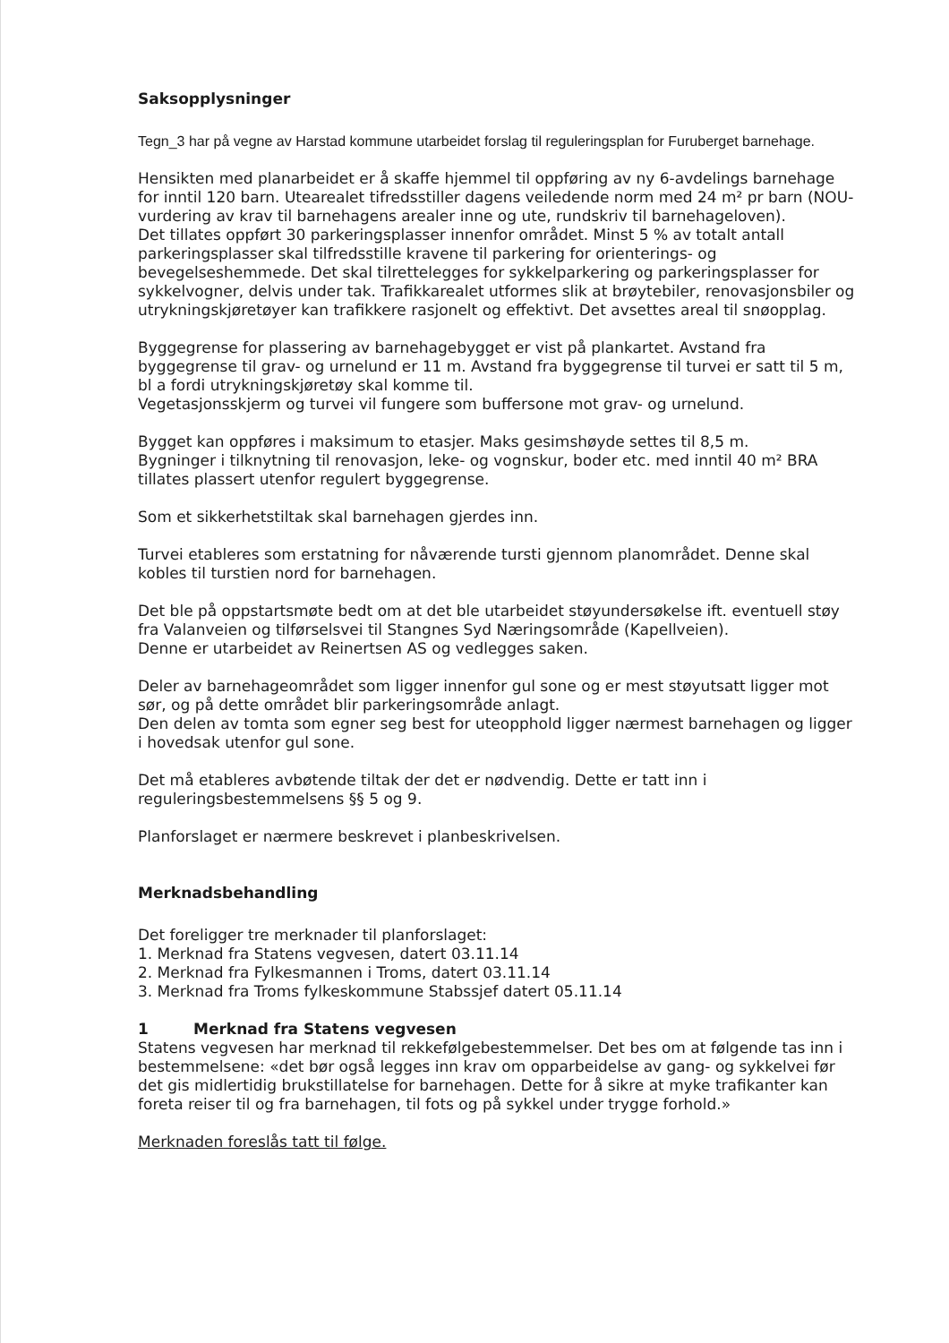Saksopplysninger
Tegn_3 har på vegne av Harstad kommune utarbeidet forslag til reguleringsplan for Furuberget barnehage.
Hensikten med planarbeidet er å skaffe hjemmel til oppføring av ny 6-avdelings barnehage for inntil 120 barn. Utearealet tifredsstiller dagens veiledende norm med 24 m² pr barn (NOU-vurdering av krav til barnehagens arealer inne og ute, rundskriv til barnehageloven).
Det tillates oppført 30 parkeringsplasser innenfor området. Minst 5 % av totalt antall parkeringsplasser skal tilfredsstille kravene til parkering for orienterings- og bevegelseshemmede. Det skal tilrettelegges for sykkelparkering og parkeringsplasser for sykkelvogner, delvis under tak. Trafikkarealet utformes slik at brøytebiler, renovasjonsbiler og utrykningskjøretøyer kan trafikkere rasjonelt og effektivt. Det avsettes areal til snøopplag.
Byggegrense for plassering av barnehagebygget er vist på plankartet. Avstand fra byggegrense til grav- og urnelund er 11 m. Avstand fra byggegrense til turvei er satt til 5 m, bl a fordi utrykningskjøretøy skal komme til.
Vegetasjonsskjerm og turvei vil fungere som buffersone mot grav- og urnelund.
Bygget kan oppføres i maksimum to etasjer. Maks gesimshøyde settes til 8,5 m.
Bygninger i tilknytning til renovasjon, leke- og vognskur, boder etc. med inntil 40 m² BRA tillates plassert utenfor regulert byggegrense.
Som et sikkerhetstiltak skal barnehagen gjerdes inn.
Turvei etableres som erstatning for nåværende tursti gjennom planområdet. Denne skal kobles til turstien nord for barnehagen.
Det ble på oppstartsmøte bedt om at det ble utarbeidet støyundersøkelse ift. eventuell støy fra Valanveien og tilførselsvei til Stangnes Syd Næringsområde (Kapellveien).
Denne er utarbeidet av Reinertsen AS og vedlegges saken.
Deler av barnehageområdet som ligger innenfor gul sone og er mest støyutsatt ligger mot sør, og på dette området blir parkeringsområde anlagt.
Den delen av tomta som egner seg best for uteopphold ligger nærmest barnehagen og ligger i hovedsak utenfor gul sone.
Det må etableres avbøtende tiltak der det er nødvendig. Dette er tatt inn i reguleringsbestemmelsens §§ 5 og 9.
Planforslaget er nærmere beskrevet i planbeskrivelsen.
Merknadsbehandling
Det foreligger tre merknader til planforslaget:
1. Merknad fra Statens vegvesen, datert 03.11.14
2. Merknad fra Fylkesmannen i Troms, datert 03.11.14
3. Merknad fra Troms fylkeskommune Stabssjef datert 05.11.14
1 Merknad fra Statens vegvesen
Statens vegvesen har merknad til rekkefølgebestemmelser. Det bes om at følgende tas inn i bestemmelsene: «det bør også legges inn krav om opparbeidelse av gang- og sykkelvei før det gis midlertidig brukstillatelse for barnehagen. Dette for å sikre at myke trafikanter kan foreta reiser til og fra barnehagen, til fots og på sykkel under trygge forhold.»
Merknaden foreslås tatt til følge.